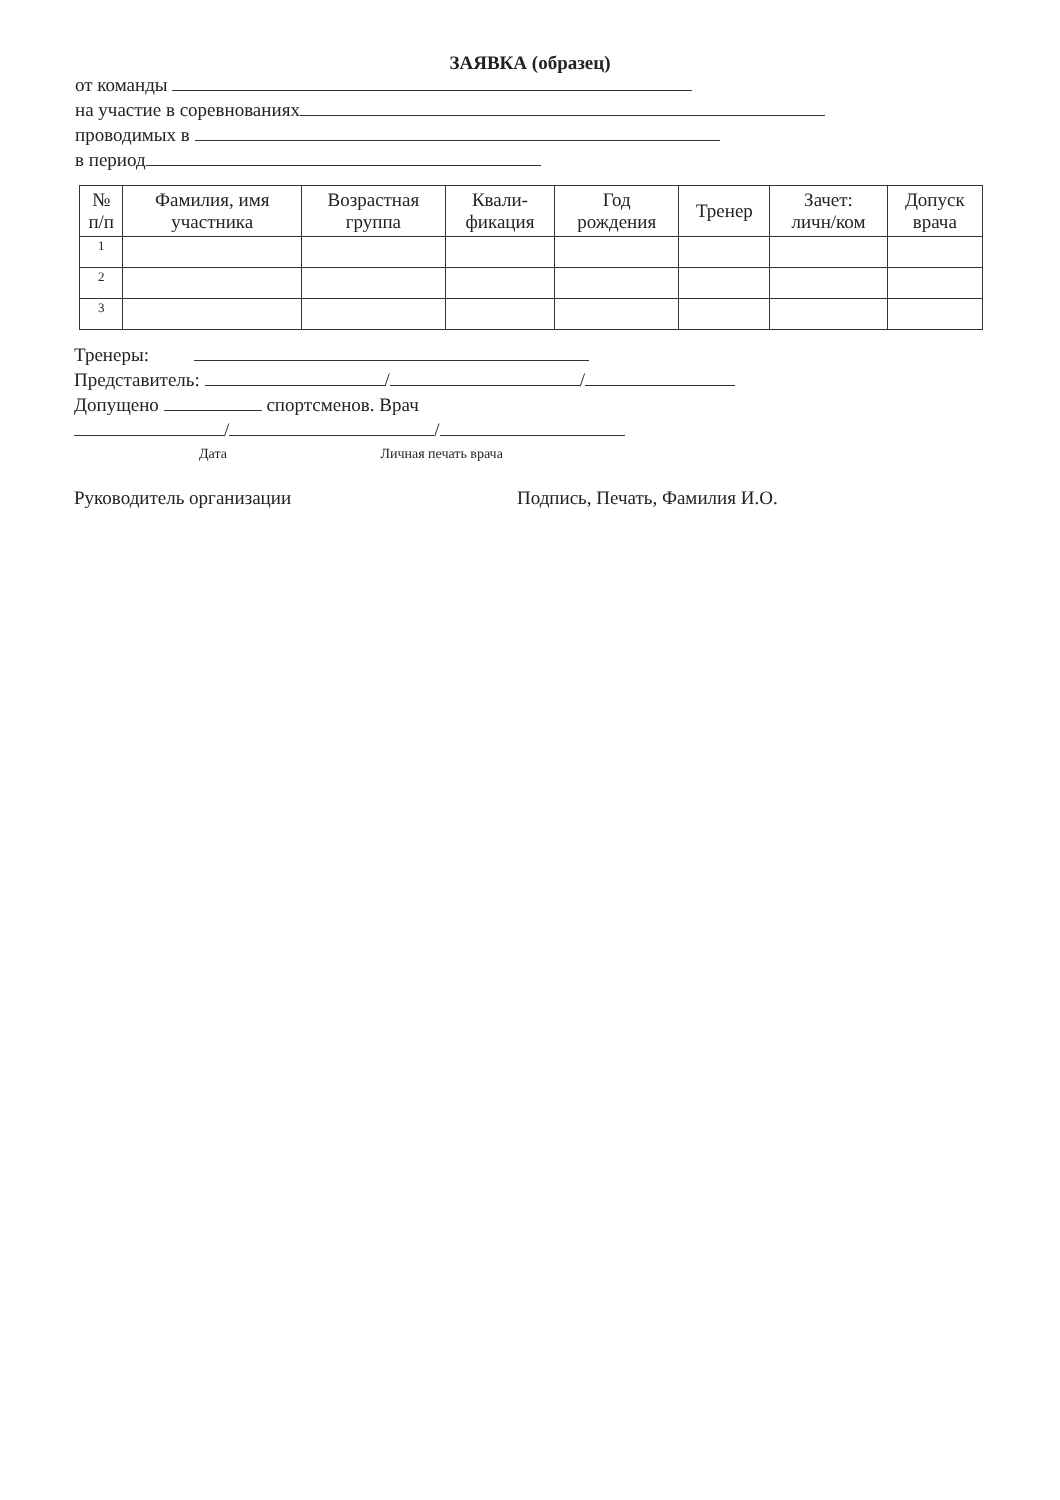ЗАЯВКА (образец)
от команды
на участие в соревнованиях
проводимых в
в период
| № п/п | Фамилия, имя участника | Возрастная группа | Квали- фикация | Год рождения | Тренер | Зачет: личн/ком | Допуск врача |
| --- | --- | --- | --- | --- | --- | --- | --- |
| 1 | | | | | | | |
| 2 | | | | | | | |
| 3 | | | | | | | |
Тренеры:
Представитель: / /
Допущено спортсменов. Врач
/ /
Дата Личная печать врача
Руководитель организации Подпись, Печать, Фамилия И.О.